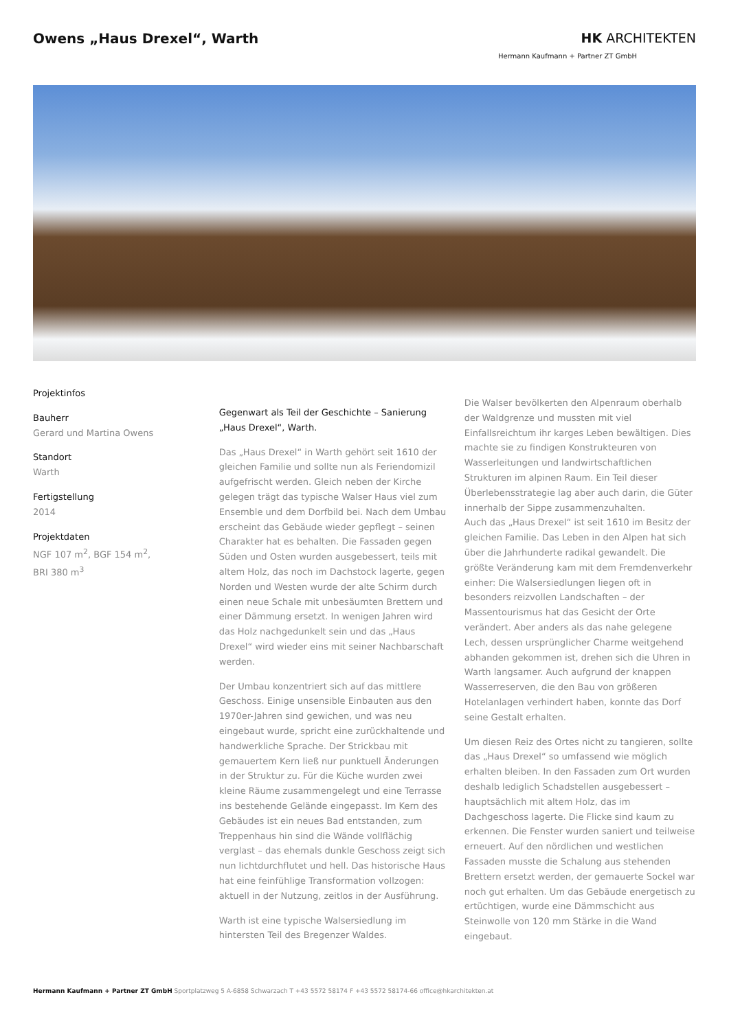Owens „Haus Drexel“, Warth HK ARCHITEKTEN
Hermann Kaufmann + Partner ZT GmbH
Projektinfos
Bauherr
Gerard und Martina Owens
Standort
Warth
Fertigstellung
2014
Projektdaten
NGF 107 m<sup>2</sup>, BGF 154 m<sup>2</sup>,
BRI 380 m<sup>3</sup>
Gegenwart als Teil der Geschichte – Sanierung „Haus Drexel“, Warth.
Das „Haus Drexel“ in Warth gehört seit 1610 der gleichen Familie und sollte nun als Feriendomizil aufgefrischt werden. Gleich neben der Kirche gelegen trägt das typische Walser Haus viel zum Ensemble und dem Dorfbild bei. Nach dem Umbau erscheint das Gebäude wieder gepflegt – seinen Charakter hat es behalten. Die Fassaden gegen Süden und Osten wurden ausgebessert, teils mit altem Holz, das noch im Dachstock lagerte, gegen Norden und Westen wurde der alte Schirm durch einen neue Schale mit unbesäumten Brettern und einer Dämmung ersetzt. In wenigen Jahren wird das Holz nachgedunkelt sein und das „Haus Drexel“ wird wieder eins mit seiner Nachbarschaft werden.
Der Umbau konzentriert sich auf das mittlere Geschoss. Einige unsensible Einbauten aus den 1970er-Jahren sind gewichen, und was neu eingebaut wurde, spricht eine zurückhaltende und handwerkliche Sprache. Der Strickbau mit gemauertem Kern ließ nur punktuell Änderungen in der Struktur zu. Für die Küche wurden zwei kleine Räume zusammengelegt und eine Terrasse ins bestehende Gelände eingepasst. Im Kern des Gebäudes ist ein neues Bad entstanden, zum Treppenhaus hin sind die Wände vollflächig verglast – das ehemals dunkle Geschoss zeigt sich nun lichtdurchflutet und hell. Das historische Haus hat eine feinfühlige Transformation vollzogen: aktuell in der Nutzung, zeitlos in der Ausführung.
Warth ist eine typische Walsersiedlung im hintersten Teil des Bregenzer Waldes.
Die Walser bevölkerten den Alpenraum oberhalb der Waldgrenze und mussten mit viel Einfallsreichtum ihr karges Leben bewältigen. Dies machte sie zu findigen Konstrukteuren von Wasserleitungen und landwirtschaftlichen Strukturen im alpinen Raum. Ein Teil dieser Überlebensstrategie lag aber auch darin, die Güter innerhalb der Sippe zusammenzuhalten.
Auch das „Haus Drexel“ ist seit 1610 im Besitz der gleichen Familie. Das Leben in den Alpen hat sich über die Jahrhunderte radikal gewandelt. Die größte Veränderung kam mit dem Fremdenverkehr einher: Die Walsersiedlungen liegen oft in besonders reizvollen Landschaften – der Massentourismus hat das Gesicht der Orte verändert. Aber anders als das nahe gelegene Lech, dessen ursprünglicher Charme weitgehend abhanden gekommen ist, drehen sich die Uhren in Warth langsamer. Auch aufgrund der knappen Wasserreserven, die den Bau von größeren Hotelanlagen verhindert haben, konnte das Dorf seine Gestalt erhalten.
Um diesen Reiz des Ortes nicht zu tangieren, sollte das „Haus Drexel“ so umfassend wie möglich erhalten bleiben. In den Fassaden zum Ort wurden deshalb lediglich Schadstellen ausgebessert – hauptsächlich mit altem Holz, das im Dachgeschoss lagerte. Die Flicke sind kaum zu erkennen. Die Fenster wurden saniert und teilweise erneuert. Auf den nördlichen und westlichen Fassaden musste die Schalung aus stehenden Brettern ersetzt werden, der gemauerte Sockel war noch gut erhalten. Um das Gebäude energetisch zu ertüchtigen, wurde eine Dämmschicht aus Steinwolle von 120 mm Stärke in die Wand eingebaut.
Hermann Kaufmann + Partner ZT GmbH Sportplatzweg 5 A-6858 Schwarzach T +43 5572 58174 F +43 5572 58174-66 office@hkarchitekten.at